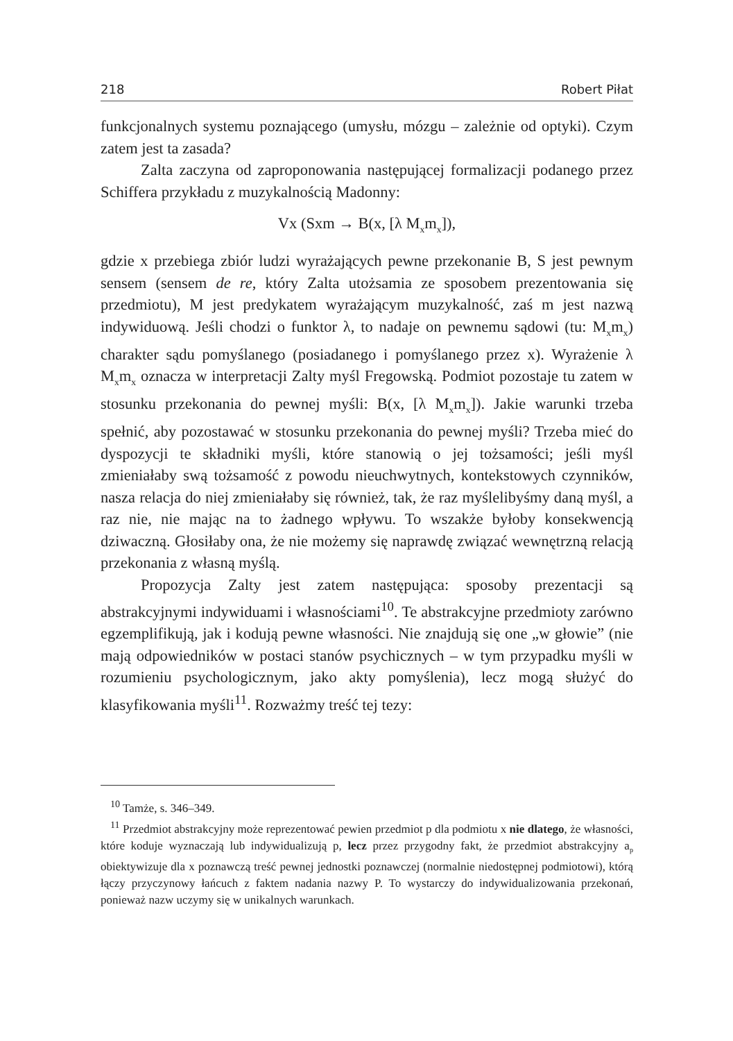218 Robert Piłat
funkcjonalnych systemu poznającego (umysłu, mózgu – zależnie od optyki). Czym zatem jest ta zasada?
Zalta zaczyna od zaproponowania następującej formalizacji podanego przez Schiffera przykładu z muzykalnością Madonny:
Vx (Sxm → B(x, [λ M<sub>x</sub>m<sub>x</sub>]),
gdzie x przebiega zbiór ludzi wyrażających pewne przekonanie B, S jest pewnym sensem (sensem de re, który Zalta utożsamia ze sposobem prezentowania się przedmiotu), M jest predykatem wyrażającym muzykalność, zaś m jest nazwą indywiduową. Jeśli chodzi o funktor λ, to nadaje on pewnemu sądowi (tu: M<sub>x</sub>m<sub>x</sub>) charakter sądu pomyślanego (posiadanego i pomyślanego przez x). Wyrażenie λ M<sub>x</sub>m<sub>x</sub> oznacza w interpretacji Zalty myśl Fregowską. Podmiot pozostaje tu zatem w stosunku przekonania do pewnej myśli: B(x, [λ M<sub>x</sub>m<sub>x</sub>]). Jakie warunki trzeba spełnić, aby pozostawać w stosunku przekonania do pewnej myśli? Trzeba mieć do dyspozycji te składniki myśli, które stanowią o jej tożsamości; jeśli myśl zmieniałaby swą tożsamość z powodu nieuchwytnych, kontekstowych czynników, nasza relacja do niej zmieniałaby się również, tak, że raz myślelibyśmy daną myśl, a raz nie, nie mając na to żadnego wpływu. To wszakże byłoby konsekwencją dziwaczną. Głosiłaby ona, że nie możemy się naprawdę związać wewnętrzną relacją przekonania z własną myślą.
Propozycja Zalty jest zatem następująca: sposoby prezentacji są abstrakcyjnymi indywiduami i własnościami<sup>10</sup>. Te abstrakcyjne przedmioty zarówno egzemplifikują, jak i kodują pewne własności. Nie znajdują się one „w głowie” (nie mają odpowiedników w postaci stanów psychicznych – w tym przypadku myśli w rozumieniu psychologicznym, jako akty pomyślenia), lecz mogą służyć do klasyfikowania myśli<sup>11</sup>. Rozważmy treść tej tezy:
<sup>10</sup> Tamże, s. 346–349.
<sup>11</sup> Przedmiot abstrakcyjny może reprezentować pewien przedmiot p dla podmiotu x nie dlatego, że własności, które koduje wyznaczają lub indywidualizują p, lecz przez przygodny fakt, że przedmiot abstrakcyjny a<sub>p</sub> obiektywizuje dla x poznawczą treść pewnej jednostki poznawczej (normalnie niedostępnej podmiotowi), którą łączy przyczynowy łańcuch z faktem nadania nazwy P. To wystarczy do indywidualizowania przekonań, ponieważ nazw uczymy się w unikalnych warunkach.